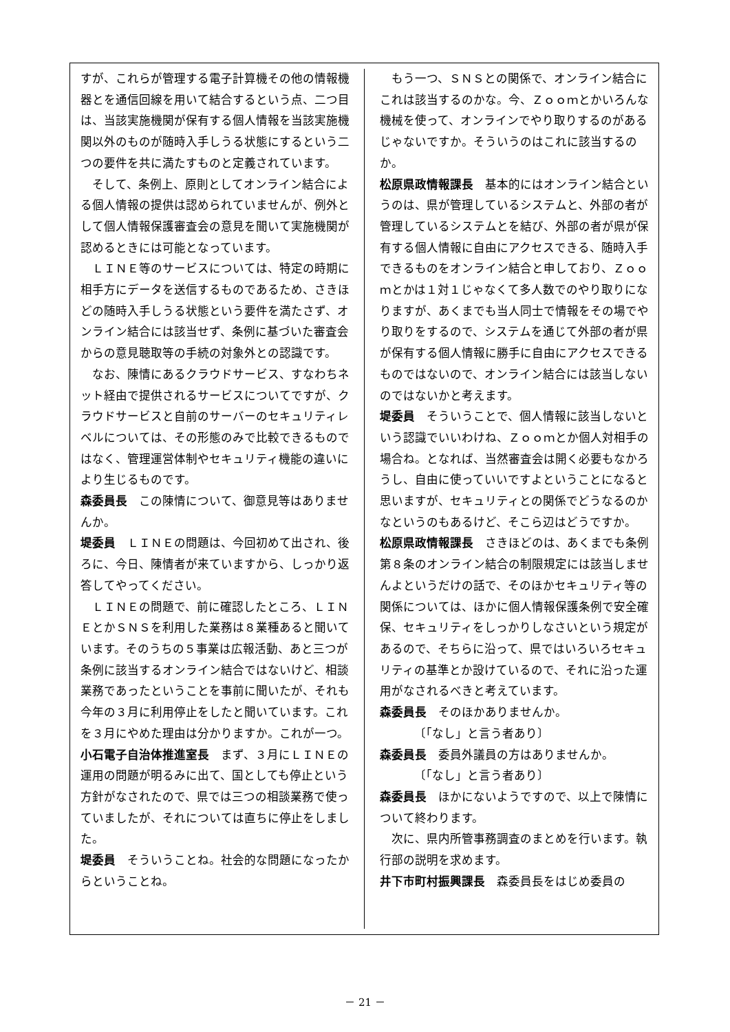すが、これらが管理する電子計算機その他の情報機器とを通信回線を用いて結合するという点、二つ目は、当該実施機関が保有する個人情報を当該実施機関以外のものが随時入手しうる状態にするという二つの要件を共に満たすものと定義されています。
そして、条例上、原則としてオンライン結合による個人情報の提供は認められていませんが、例外として個人情報保護審査会の意見を聞いて実施機関が認めるときには可能となっています。
ＬＩＮＥ等のサービスについては、特定の時期に相手方にデータを送信するものであるため、さきほどの随時入手しうる状態という要件を満たさず、オンライン結合には該当せず、条例に基づいた審査会からの意見聴取等の手続の対象外との認識です。
なお、陳情にあるクラウドサービス、すなわちネット経由で提供されるサービスについてですが、クラウドサービスと自前のサーバーのセキュリティレベルについては、その形態のみで比較できるものではなく、管理運営体制やセキュリティ機能の違いにより生じるものです。
森委員長　この陳情について、御意見等はありませんか。
堤委員　ＬＩＮＥの問題は、今回初めて出され、後ろに、今日、陳情者が来ていますから、しっかり返答してやってください。
ＬＩＮＥの問題で、前に確認したところ、ＬＩＮＥとかＳＮＳを利用した業務は８業種あると聞いています。そのうちの５事業は広報活動、あと三つが条例に該当するオンライン結合ではないけど、相談業務であったということを事前に聞いたが、それも今年の３月に利用停止をしたと聞いています。これを３月にやめた理由は分かりますか。これが一つ。
小石電子自治体推進室長　まず、３月にＬＩＮＥの運用の問題が明るみに出て、国としても停止という方針がなされたので、県では三つの相談業務で使っていましたが、それについては直ちに停止をしました。
堤委員　そういうことね。社会的な問題になったからということね。
もう一つ、ＳＮＳとの関係で、オンライン結合にこれは該当するのかな。今、Ｚｏｏｍとかいろんな機械を使って、オンラインでやり取りするのがあるじゃないですか。そういうのはこれに該当するのか。
松原県政情報課長　基本的にはオンライン結合というのは、県が管理しているシステムと、外部の者が管理しているシステムとを結び、外部の者が県が保有する個人情報に自由にアクセスできる、随時入手できるものをオンライン結合と申しており、Ｚｏｏｍとかは１対１じゃなくて多人数でのやり取りになりますが、あくまでも当人同士で情報をその場でやり取りをするので、システムを通じて外部の者が県が保有する個人情報に勝手に自由にアクセスできるものではないので、オンライン結合には該当しないのではないかと考えます。
堤委員　そういうことで、個人情報に該当しないという認識でいいわけね、Ｚｏｏｍとか個人対相手の場合ね。となれば、当然審査会は開く必要もなかろうし、自由に使っていいですよということになると思いますが、セキュリティとの関係でどうなるのかなというのもあるけど、そこら辺はどうですか。
松原県政情報課長　さきほどのは、あくまでも条例第８条のオンライン結合の制限規定には該当しませんよというだけの話で、そのほかセキュリティ等の関係については、ほかに個人情報保護条例で安全確保、セキュリティをしっかりしなさいという規定があるので、そちらに沿って、県ではいろいろセキュリティの基準とか設けているので、それに沿った運用がなされるべきと考えています。
森委員長　そのほかありませんか。
〔「なし」と言う者あり〕
森委員長　委員外議員の方はありませんか。
〔「なし」と言う者あり〕
森委員長　ほかにないようですので、以上で陳情について終わります。
次に、県内所管事務調査のまとめを行います。執行部の説明を求めます。
井下市町村振興課長　森委員長をはじめ委員の
－ 21 －